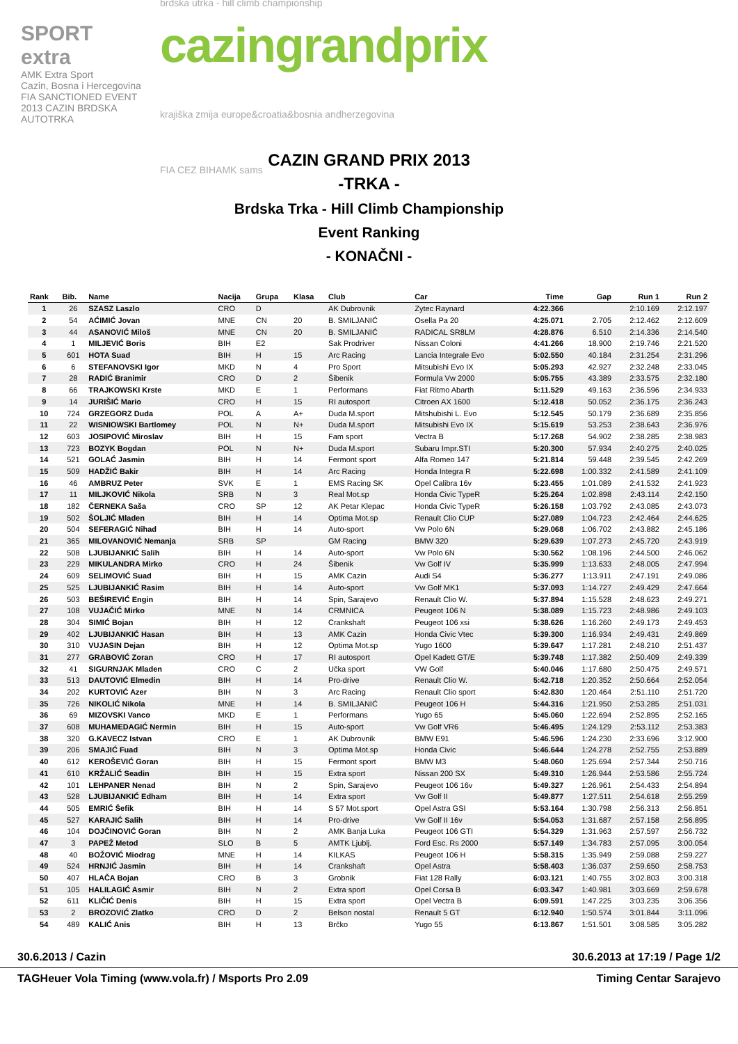SPORT extra
AMK Extra Sport
Cazin, Bosna i Hercegovina
FIA SANCTIONED EVENT
2013 CAZIN BRDSKA AUTOTRKA
brdska utrka - hill climb championship
cazingrandprix
krajiška zmija europe&croatia&bosnia andherzegovina
FIA CEZ BIHAMK sams
CAZIN GRAND PRIX 2013
-TRKA -
Brdska Trka - Hill Climb Championship
Event Ranking
- KONAČNI -
| Rank | Bib. | Name | Nacija | Grupa | Klasa | Club | Car | Time | Gap | Run 1 | Run 2 |
| --- | --- | --- | --- | --- | --- | --- | --- | --- | --- | --- | --- |
| 1 | 26 | SZASZ Laszlo | CRO | D | | AK Dubrovnik | Zytec Raynard | 4:22.366 | | 2:10.169 | 2:12.197 |
| 2 | 54 | AĆIMIĆ Jovan | MNE | CN | 20 | B. SMILJANIĆ | Osella Pa 20 | 4:25.071 | 2.705 | 2:12.462 | 2:12.609 |
| 3 | 44 | ASANOVIĆ Miloš | MNE | CN | 20 | B. SMILJANIĆ | RADICAL SR8LM | 4:28.876 | 6.510 | 2:14.336 | 2:14.540 |
| 4 | 1 | MILJEVIĆ Boris | BIH | E2 | | Sak Prodriver | Nissan Coloni | 4:41.266 | 18.900 | 2:19.746 | 2:21.520 |
| 5 | 601 | HOTA Suad | BIH | H | 15 | Arc Racing | Lancia Integrale Evo | 5:02.550 | 40.184 | 2:31.254 | 2:31.296 |
| 6 | 6 | STEFANOVSKI Igor | MKD | N | 4 | Pro Sport | Mitsubishi Evo IX | 5:05.293 | 42.927 | 2:32.248 | 2:33.045 |
| 7 | 28 | RADIĆ Branimir | CRO | D | 2 | Šibenik | Formula Vw 2000 | 5:05.755 | 43.389 | 2:33.575 | 2:32.180 |
| 8 | 66 | TRAJKOWSKI Krste | MKD | E | 1 | Performans | Fiat Ritmo Abarth | 5:11.529 | 49.163 | 2:36.596 | 2:34.933 |
| 9 | 14 | JURIŠIĆ Mario | CRO | H | 15 | RI autosport | Citroen AX 1600 | 5:12.418 | 50.052 | 2:36.175 | 2:36.243 |
| 10 | 724 | GRZEGORZ Duda | POL | A | A+ | Duda M.sport | Mitshubishi L. Evo | 5:12.545 | 50.179 | 2:36.689 | 2:35.856 |
| 11 | 22 | WISNIOWSKI Bartlomey | POL | N | N+ | Duda M.sport | Mitsubishi Evo IX | 5:15.619 | 53.253 | 2:38.643 | 2:36.976 |
| 12 | 603 | JOSIPOVIĆ Miroslav | BIH | H | 15 | Fam sport | Vectra B | 5:17.268 | 54.902 | 2:38.285 | 2:38.983 |
| 13 | 723 | BOZYK Bogdan | POL | N | N+ | Duda M.sport | Subaru Impr.STI | 5:20.300 | 57.934 | 2:40.275 | 2:40.025 |
| 14 | 521 | GOLAĆ Jasmin | BIH | H | 14 | Fermont sport | Alfa Romeo 147 | 5:21.814 | 59.448 | 2:39.545 | 2:42.269 |
| 15 | 509 | HADŽIĆ Bakir | BIH | H | 14 | Arc Racing | Honda Integra R | 5:22.698 | 1:00.332 | 2:41.589 | 2:41.109 |
| 16 | 46 | AMBRUZ Peter | SVK | E | 1 | EMS Racing SK | Opel Calibra 16v | 5:23.455 | 1:01.089 | 2:41.532 | 2:41.923 |
| 17 | 11 | MILJKOVIĆ Nikola | SRB | N | 3 | Real Mot.sp | Honda Civic TypeR | 5:25.264 | 1:02.898 | 2:43.114 | 2:42.150 |
| 18 | 182 | ČERNEKA Saša | CRO | SP | 12 | AK Petar Klepac | Honda Civic TypeR | 5:26.158 | 1:03.792 | 2:43.085 | 2:43.073 |
| 19 | 502 | ŠOLJIĆ Mladen | BIH | H | 14 | Optima Mot.sp | Renault Clio CUP | 5:27.089 | 1:04.723 | 2:42.464 | 2:44.625 |
| 20 | 504 | SEFERAGIĆ Nihad | BIH | H | 14 | Auto-sport | Vw Polo 6N | 5:29.068 | 1:06.702 | 2:43.882 | 2:45.186 |
| 21 | 365 | MILOVANOVIĆ Nemanja | SRB | SP | | GM Racing | BMW 320 | 5:29.639 | 1:07.273 | 2:45.720 | 2:43.919 |
| 22 | 508 | LJUBIJANKIĆ Salih | BIH | H | 14 | Auto-sport | Vw Polo 6N | 5:30.562 | 1:08.196 | 2:44.500 | 2:46.062 |
| 23 | 229 | MIKULANDRA Mirko | CRO | H | 24 | Šibenik | Vw Golf IV | 5:35.999 | 1:13.633 | 2:48.005 | 2:47.994 |
| 24 | 609 | SELIMOVIĆ Suad | BIH | H | 15 | AMK Cazin | Audi S4 | 5:36.277 | 1:13.911 | 2:47.191 | 2:49.086 |
| 25 | 525 | LJUBIJANKIĆ Rasim | BIH | H | 14 | Auto-sport | Vw Golf MK1 | 5:37.093 | 1:14.727 | 2:49.429 | 2:47.664 |
| 26 | 503 | BEŠIREVIĆ Engin | BIH | H | 14 | Spin, Sarajevo | Renault Clio W. | 5:37.894 | 1:15.528 | 2:48.623 | 2:49.271 |
| 27 | 108 | VUJAČIĆ Mirko | MNE | N | 14 | CRMNICA | Peugeot 106 N | 5:38.089 | 1:15.723 | 2:48.986 | 2:49.103 |
| 28 | 304 | SIMIĆ Bojan | BIH | H | 12 | Crankshaft | Peugeot 106 xsi | 5:38.626 | 1:16.260 | 2:49.173 | 2:49.453 |
| 29 | 402 | LJUBIJANKIĆ Hasan | BIH | H | 13 | AMK Cazin | Honda Civic Vtec | 5:39.300 | 1:16.934 | 2:49.431 | 2:49.869 |
| 30 | 310 | VUJASIN Dejan | BIH | H | 12 | Optima Mot.sp | Yugo 1600 | 5:39.647 | 1:17.281 | 2:48.210 | 2:51.437 |
| 31 | 277 | GRABOVIĆ Zoran | CRO | H | 17 | RI autosport | Opel Kadett GT/E | 5:39.748 | 1:17.382 | 2:50.409 | 2:49.339 |
| 32 | 41 | SIGURNJAK Mladen | CRO | C | 2 | Učka sport | VW Golf | 5:40.046 | 1:17.680 | 2:50.475 | 2:49.571 |
| 33 | 513 | DAUTOVIĆ Elmedin | BIH | H | 14 | Pro-drive | Renault Clio W. | 5:42.718 | 1:20.352 | 2:50.664 | 2:52.054 |
| 34 | 202 | KURTOVIĆ Azer | BIH | N | 3 | Arc Racing | Renault Clio sport | 5:42.830 | 1:20.464 | 2:51.110 | 2:51.720 |
| 35 | 726 | NIKOLIĆ Nikola | MNE | H | 14 | B. SMILJANIĆ | Peugeot 106 H | 5:44.316 | 1:21.950 | 2:53.285 | 2:51.031 |
| 36 | 69 | MIZOVSKI Vanco | MKD | E | 1 | Performans | Yugo 65 | 5:45.060 | 1:22.694 | 2:52.895 | 2:52.165 |
| 37 | 608 | MUHAMEDAGIĆ Nermin | BIH | H | 15 | Auto-sport | Vw Golf VR6 | 5:46.495 | 1:24.129 | 2:53.112 | 2:53.383 |
| 38 | 320 | G.KAVECZ Istvan | CRO | E | 1 | AK Dubrovnik | BMW E91 | 5:46.596 | 1:24.230 | 2:33.696 | 3:12.900 |
| 39 | 206 | SMAJIĆ Fuad | BIH | N | 3 | Optima Mot.sp | Honda Civic | 5:46.644 | 1:24.278 | 2:52.755 | 2:53.889 |
| 40 | 612 | KEROŠEVIĆ Goran | BIH | H | 15 | Fermont sport | BMW M3 | 5:48.060 | 1:25.694 | 2:57.344 | 2:50.716 |
| 41 | 610 | KRŽALIĆ Seadin | BIH | H | 15 | Extra sport | Nissan 200 SX | 5:49.310 | 1:26.944 | 2:53.586 | 2:55.724 |
| 42 | 101 | LEHPANER Nenad | BIH | N | 2 | Spin, Sarajevo | Peugeot 106 16v | 5:49.327 | 1:26.961 | 2:54.433 | 2:54.894 |
| 43 | 528 | LJUBIJANKIĆ Edham | BIH | H | 14 | Extra sport | Vw Golf II | 5:49.877 | 1:27.511 | 2:54.618 | 2:55.259 |
| 44 | 505 | EMRIĆ Šefik | BIH | H | 14 | S 57 Mot.sport | Opel Astra GSI | 5:53.164 | 1:30.798 | 2:56.313 | 2:56.851 |
| 45 | 527 | KARAJIĆ Salih | BIH | H | 14 | Pro-drive | Vw Golf II 16v | 5:54.053 | 1:31.687 | 2:57.158 | 2:56.895 |
| 46 | 104 | DOJČINOVIĆ Goran | BIH | N | 2 | AMK Banja Luka | Peugeot 106 GTI | 5:54.329 | 1:31.963 | 2:57.597 | 2:56.732 |
| 47 | 3 | PAPEŽ Metod | SLO | B | 5 | AMTK Ljublj. | Ford Esc. Rs 2000 | 5:57.149 | 1:34.783 | 2:57.095 | 3:00.054 |
| 48 | 40 | BOŽOVIĆ Miodrag | MNE | H | 14 | KILKAS | Peugeot 106 H | 5:58.315 | 1:35.949 | 2:59.088 | 2:59.227 |
| 49 | 524 | HRNJIĆ Jasmin | BIH | H | 14 | Crankshaft | Opel Astra | 5:58.403 | 1:36.037 | 2:59.650 | 2:58.753 |
| 50 | 407 | HLAČA Bojan | CRO | B | 3 | Grobnik | Fiat 128 Rally | 6:03.121 | 1:40.755 | 3:02.803 | 3:00.318 |
| 51 | 105 | HALILAGIĆ Asmir | BIH | N | 2 | Extra sport | Opel Corsa B | 6:03.347 | 1:40.981 | 3:03.669 | 2:59.678 |
| 52 | 611 | KLIČIĆ Denis | BIH | H | 15 | Extra sport | Opel Vectra B | 6:09.591 | 1:47.225 | 3:03.235 | 3:06.356 |
| 53 | 2 | BROZOVIĆ Zlatko | CRO | D | 2 | Belson nostal | Renault 5 GT | 6:12.940 | 1:50.574 | 3:01.844 | 3:11.096 |
| 54 | 489 | KALIĆ Anis | BIH | H | 13 | Brčko | Yugo 55 | 6:13.867 | 1:51.501 | 3:08.585 | 3:05.282 |
30.6.2013 / Cazin 30.6.2013 at 17:19 / Page 1/2
TAGHeuer Vola Timing (www.vola.fr) / Msports Pro 2.09 Timing Centar Sarajevo